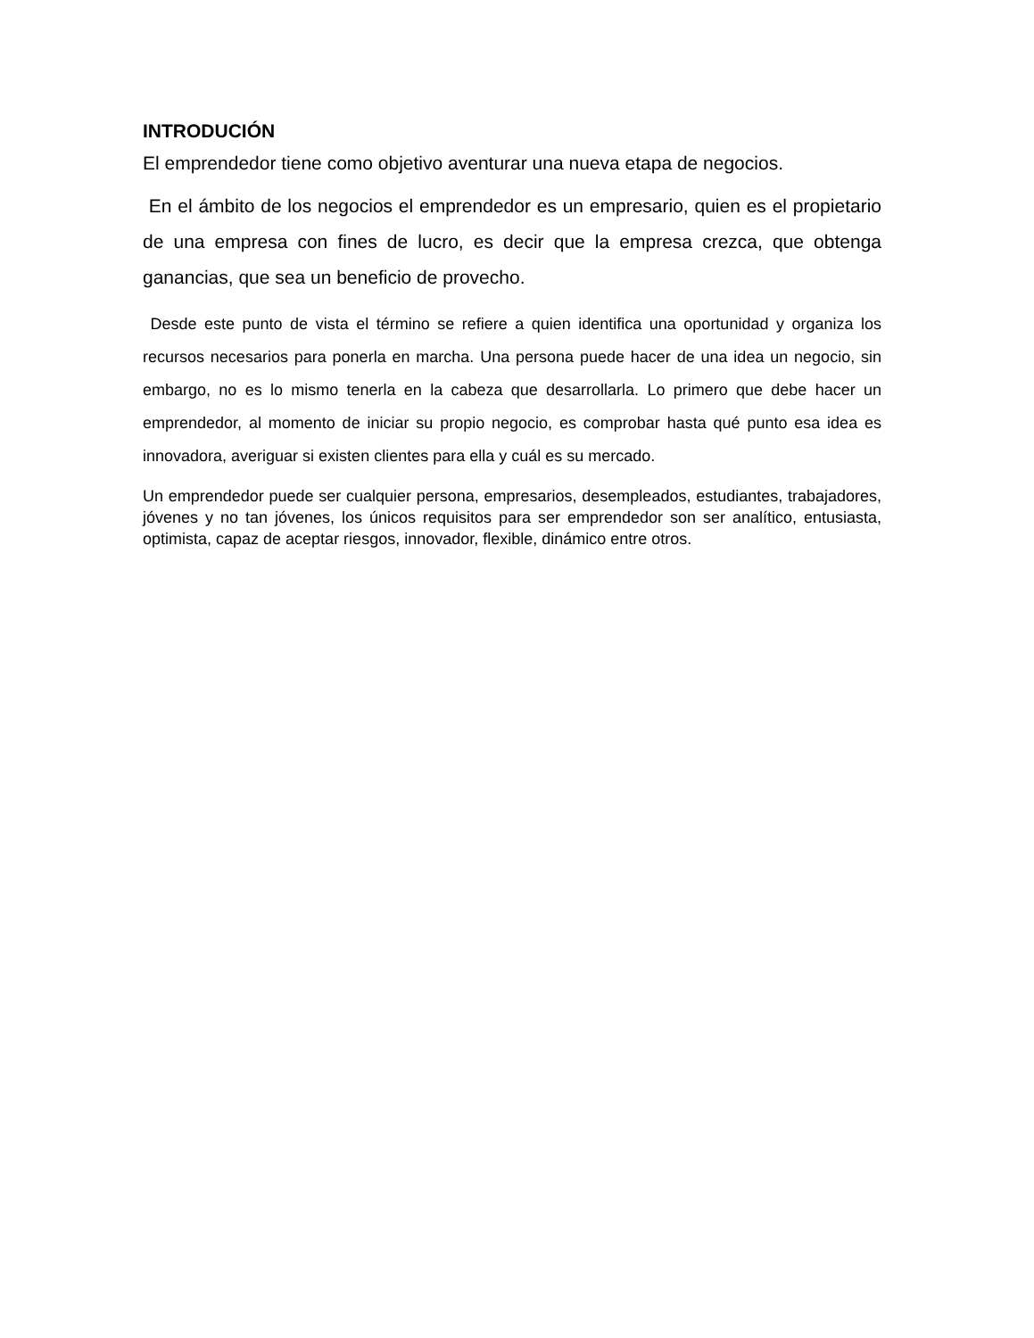INTRODUCIÓN
El emprendedor tiene como objetivo aventurar una nueva etapa de negocios.
En el ámbito de los negocios el emprendedor es un empresario, quien es el propietario de una empresa con fines de lucro, es decir que la empresa crezca, que obtenga ganancias, que sea un beneficio de provecho.
Desde este punto de vista el término se refiere a quien identifica una oportunidad y organiza los recursos necesarios para ponerla en marcha. Una persona puede hacer de una idea un negocio, sin embargo, no es lo mismo tenerla en la cabeza que desarrollarla. Lo primero que debe hacer un emprendedor, al momento de iniciar su propio negocio, es comprobar hasta qué punto esa idea es innovadora, averiguar si existen clientes para ella y cuál es su mercado.
Un emprendedor puede ser cualquier persona, empresarios, desempleados, estudiantes, trabajadores, jóvenes y no tan jóvenes, los únicos requisitos para ser emprendedor son ser analítico, entusiasta, optimista, capaz de aceptar riesgos, innovador, flexible, dinámico entre otros.